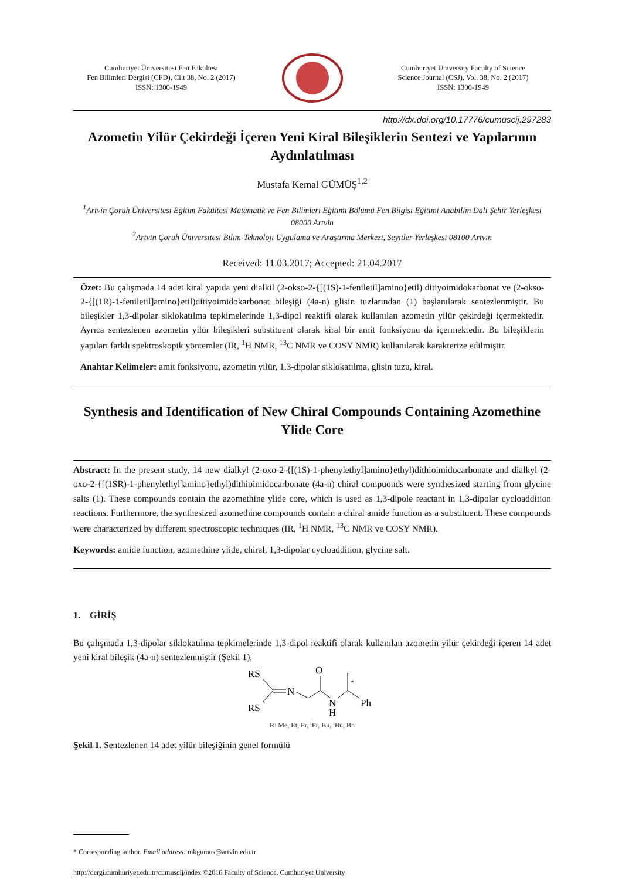Cumhuriyet Üniversitesi Fen Fakültesi
Fen Bilimleri Dergisi (CFD), Cilt 38, No. 2 (2017)
ISSN: 1300-1949
Cumhuriyet University Faculty of Science
Science Journal (CSJ), Vol. 38, No. 2 (2017)
ISSN: 1300-1949
http://dx.doi.org/10.17776/cumuscij.297283
Azometin Yilür Çekirdeği İçeren Yeni Kiral Bileşiklerin Sentezi ve Yapılarının Aydınlatılması
Mustafa Kemal GÜMÜŞ<sup>1,2</sup>
<sup>1</sup> Artvin Çoruh Üniversitesi Eğitim Fakültesi Matematik ve Fen Bilimleri Eğitimi Bölümü Fen Bilgisi Eğitimi Anabilim Dalı Şehir Yerleşkesi 08000 Artvin
<sup>2</sup> Artvin Çoruh Üniversitesi Bilim-Teknoloji Uygulama ve Araştırma Merkezi, Seyitler Yerleşkesi 08100 Artvin
Received: 11.03.2017; Accepted: 21.04.2017
Özet: Bu çalışmada 14 adet kiral yapıda yeni dialkil (2-okso-2-{[(1S)-1-feniletil]amino}etil) ditiyoimidokarbonat ve (2-okso-2-{[(1R)-1-feniletil]amino}etil)ditiyoimidokarbonat bileşiği (4a-n) glisin tuzlarından (1) başlanılarak sentezlenmiştir. Bu bileşikler 1,3-dipolar siklokatılma tepkimelerinde 1,3-dipol reaktifi olarak kullanılan azometin yilür çekirdeği içermektedir. Ayrıca sentezlenen azometin yilür bileşikleri substituent olarak kiral bir amit fonksiyonu da içermektedir. Bu bileşiklerin yapıları farklı spektroskopik yöntemler (IR, <sup>1</sup>H NMR, <sup>13</sup>C NMR ve COSY NMR) kullanılarak karakterize edilmiştir.
Anahtar Kelimeler: amit fonksiyonu, azometin yilür, 1,3-dipolar siklokatılma, glisin tuzu, kiral.
Synthesis and Identification of New Chiral Compounds Containing Azomethine Ylide Core
Abstract: In the present study, 14 new dialkyl (2-oxo-2-{[(1S)-1-phenylethyl]amino}ethyl)dithioimidocarbonate and dialkyl (2-oxo-2-{[(1SR)-1-phenylethyl]amino}ethyl)dithioimidocarbonate (4a-n) chiral compuonds were synthesized starting from glycine salts (1). These compounds contain the azomethine ylide core, which is used as 1,3-dipole reactant in 1,3-dipolar cycloaddition reactions. Furthermore, the synthesized azomethine compounds contain a chiral amide function as a substituent. These compounds were characterized by different spectroscopic techniques (IR, <sup>1</sup>H NMR, <sup>13</sup>C NMR ve COSY NMR).
Keywords: amide function, azomethine ylide, chiral, 1,3-dipolar cycloaddition, glycine salt.
1. GİRİŞ
Bu çalışmada 1,3-dipolar siklokatılma tepkimelerinde 1,3-dipol reaktifi olarak kullanılan azometin yilür çekirdeği içeren 14 adet yeni kiral bileşik (4a-n) sentezlenmiştir (Şekil 1).
RS
RS
N
O
N
H
*
Ph
R: Me, Et, Pr, <sup>i</sup>Pr, Bu, <sup>i</sup>Bu, Bn
Şekil 1. Sentezlenen 14 adet yilür bileşiğinin genel formülü
* Corresponding author. Email address: mkgumus@artvin.edu.tr
http://dergi.cumhuriyet.edu.tr/cumuscij/index ©2016 Faculty of Science, Cumhuriyet University